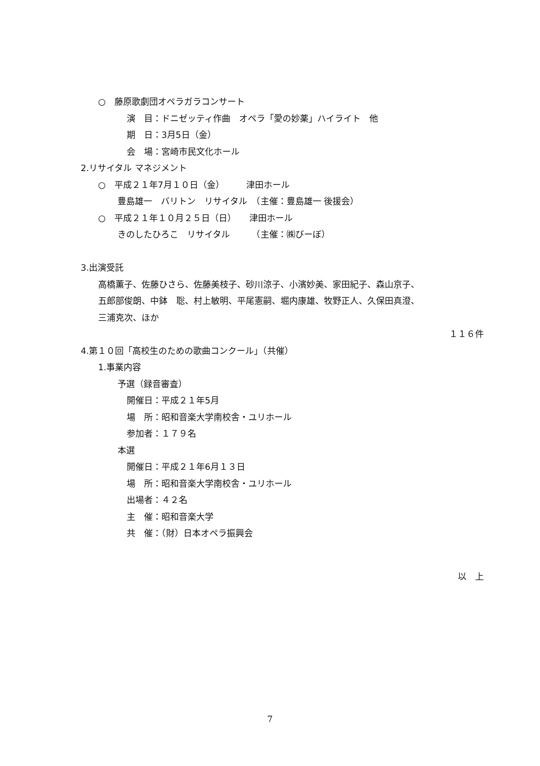○　藤原歌劇団オペラガラコンサート
演　目：ドニゼッティ作曲　オペラ「愛の妙薬」ハイライト　他
期　日：3月5日（金）
会　場：宮崎市民文化ホール
2.リサイタル マネジメント
○　平成２１年7月１０日（金）　　　津田ホール
豊島雄一　バリトン　リサイタル　（主催：豊島雄一 後援会）
○　平成２１年１０月２５日（日）　　津田ホール
きのしたひろこ　リサイタル　　　（主催：㈱びーぼ）
3.出演受託
高橋薫子、佐藤ひさら、佐藤美枝子、砂川涼子、小濱妙美、家田紀子、森山京子、
五郎部俊朗、中鉢　聡、村上敏明、平尾憲嗣、堀内康雄、牧野正人、久保田真澄、
三浦克次、ほか
１１６件
4.第１０回「高校生のための歌曲コンクール」（共催）
1.事業内容
予選（録音審査）
開催日：平成２１年5月
場　所：昭和音楽大学南校舎・ユリホール
参加者：１７９名
本選
開催日：平成２１年6月１３日
場　所：昭和音楽大学南校舎・ユリホール
出場者：４２名
主　催：昭和音楽大学
共　催：（財）日本オペラ振興会
以　上
7